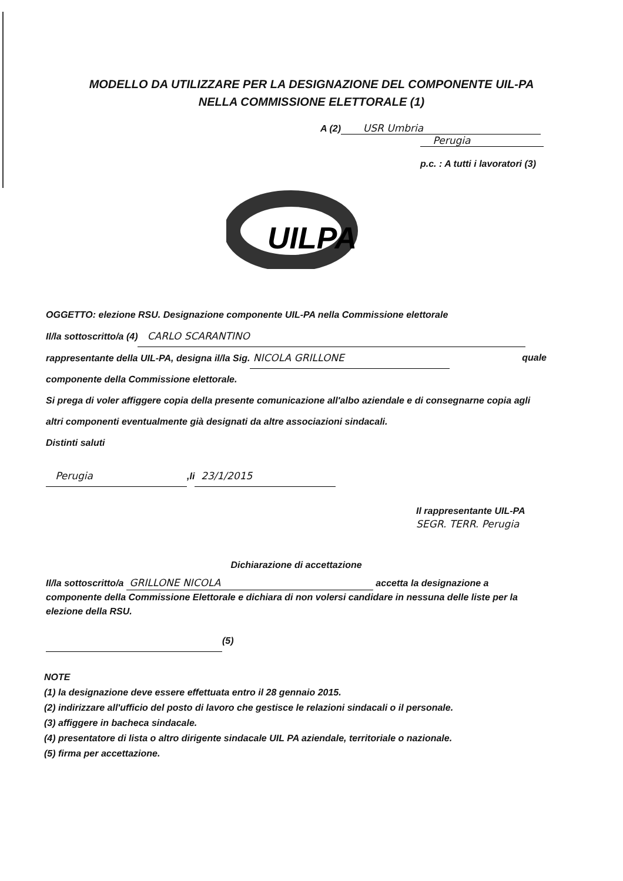MODELLO DA UTILIZZARE PER LA DESIGNAZIONE DEL COMPONENTE UIL-PA
NELLA COMMISSIONE ELETTORALE (1)
A (2) USR Umbria
Perugia
p.c. : A tutti i lavoratori (3)
UILPA
OGGETTO: elezione RSU. Designazione componente UIL-PA nella Commissione elettorale
Il/la sottoscritto/a (4) CARLO SCARANTINO
rappresentante della UIL-PA, designa il/la Sig. NICOLA GRILLONE quale
componente della Commissione elettorale.
Si prega di voler affiggere copia della presente comunicazione all'albo aziendale e di consegnarne copia agli altri componenti eventualmente già designati da altre associazioni sindacali.
Distinti saluti
Perugia,li 23/1/2015
Il rappresentante UIL-PA
SEGR. TERR. Perugia
Dichiarazione di accettazione
Il/la sottoscritto/a GRILLONE NICOLA accetta la designazione a componente della Commissione Elettorale e dichiara di non volersi candidare in nessuna delle liste per la elezione della RSU.
(5)
NOTE
(1) la designazione deve essere effettuata entro il 28 gennaio 2015.
(2) indirizzare all'ufficio del posto di lavoro che gestisce le relazioni sindacali o il personale.
(3) affiggere in bacheca sindacale.
(4) presentatore di lista o altro dirigente sindacale UIL PA aziendale, territoriale o nazionale.
(5) firma per accettazione.